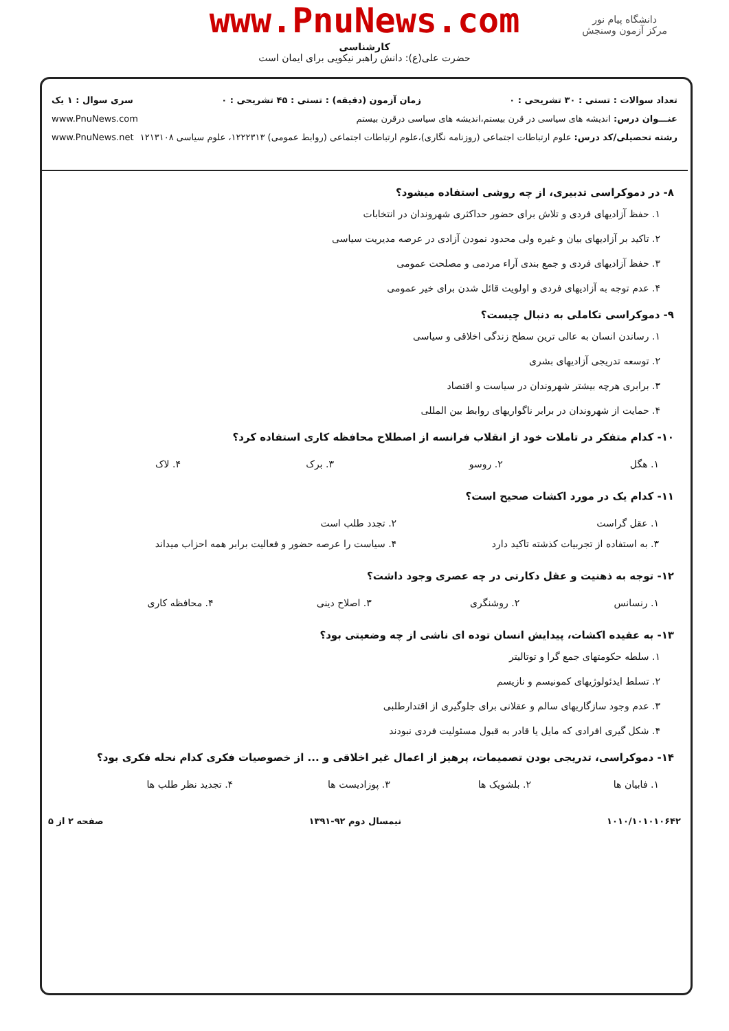www.PnuNews.com
کارشناسی
حضرت علی(ع): دانش راهبر نیکویی برای ایمان است
دانشگاه پیام نور
مرکز آزمون وسنجش
تعداد سوالات : تستی : ۳۰ تشریحی : ۰ زمان آزمون (دقیقه) : تستی : ۴۵ تشریحی : ۰ سری سوال : ۱ یک
عنـــوان درس: اندیشه های سیاسی در قرن بیستم،اندیشه های سیاسی درقرن بیستم www.PnuNews.com
رشته تحصیلی/کد درس: علوم ارتباطات اجتماعی (روزنامه نگاری)،علوم ارتباطات اجتماعی (روابط عمومی) ۱۲۲۲۳۱۳، علوم سیاسی ۱۲۱۳۱۰۸ www.PnuNews.net
۸- در دموکراسی تدبیری، از چه روشی استفاده میشود؟
۱. حفظ آزادیهای فردی و تلاش برای حضور حداکثری شهروندان در انتخابات
۲. تاکید بر آزادیهای بیان و غیره ولی محدود نمودن آزادی در عرصه مدیریت سیاسی
۳. حفظ آزادیهای فردی و جمع بندی آراء مردمی و مصلحت عمومی
۴. عدم توجه به آزادیهای فردی و اولویت قائل شدن برای خیر عمومی
۹- دموکراسی تکاملی به دنبال چیست؟
۱. رساندن انسان به عالی ترین سطح زندگی اخلاقی و سیاسی
۲. توسعه تدریجی آزادیهای بشری
۳. برابری هرچه بیشتر شهروندان در سیاست و اقتصاد
۴. حمایت از شهروندان در برابر ناگواریهای روابط بین المللی
۱۰- کدام متفکر در تاملات خود از انقلاب فرانسه از اصطلاح محافظه کاری استفاده کرد؟
| ۱. هگل | ۲. روسو | ۳. برک | ۴. لاک |
۱۱- کدام یک در مورد اکشات صحیح است؟
| ۱. عقل گراست | ۲. تجدد طلب است |
| ۳. به استفاده از تجربیات کذشته تاکید دارد | ۴. سیاست را عرصه حضور و فعالیت برابر همه احزاب میداند |
۱۲- توجه به ذهنیت و عقل دکارتی در چه عصری وجود داشت؟
| ۱. رنسانس | ۲. روشنگری | ۳. اصلاح دینی | ۴. محافظه کاری |
۱۳- به عقیده اکشات، پیدایش انسان توده ای ناشی از چه وضعیتی بود؟
۱. سلطه حکومتهای جمع گرا و توتالیتر
۲. تسلط ایدئولوژیهای کمونیسم و نازیسم
۳. عدم وجود سازگاریهای سالم و عقلانی برای جلوگیری از اقتدارطلبی
۴. شکل گیری افرادی که مایل یا قادر به قبول مسئولیت فردی نبودند
۱۴- دموکراسی، تدریجی بودن تصمیمات، پرهیز از اعمال غیر اخلاقی و ... از خصوصیات فکری کدام نحله فکری بود؟
| ۱. فابیان ها | ۲. بلشویک ها | ۳. پوزادیست ها | ۴. تجدید نظر طلب ها |
۱۰۱۰/۱۰۱۰۱۰۶۴۲ نیمسال دوم ۹۲-۱۳۹۱ صفحه ۲ از ۵